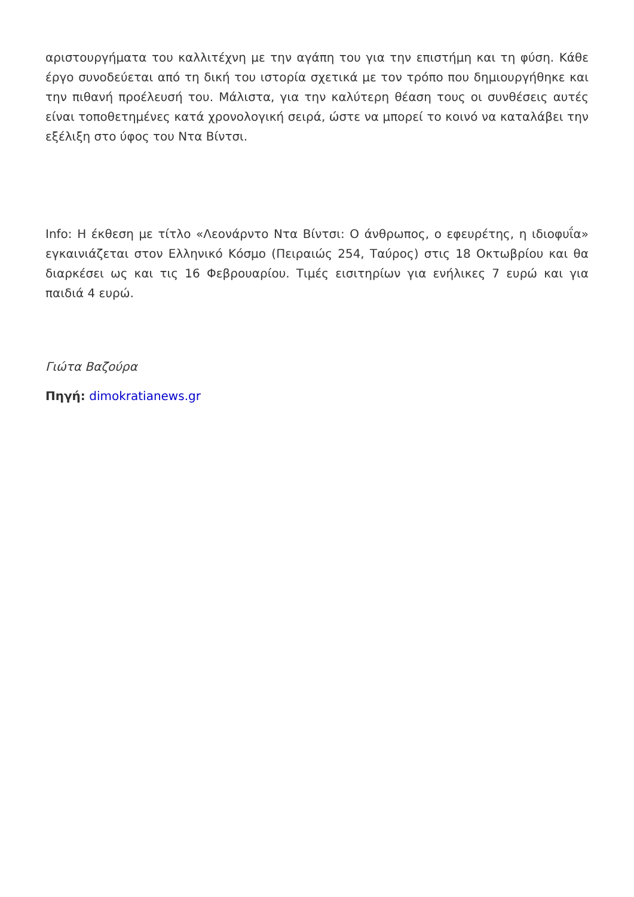αριστουργήματα του καλλιτέχνη με την αγάπη του για την επιστήμη και τη φύση. Κάθε έργο συνοδεύεται από τη δική του ιστορία σχετικά με τον τρόπο που δημιουργήθηκε και την πιθανή προέλευσή του. Μάλιστα, για την καλύτερη θέαση τους οι συνθέσεις αυτές είναι τοποθετημένες κατά χρονολογική σειρά, ώστε να μπορεί το κοινό να καταλάβει την εξέλιξη στο ύφος του Ντα Βίντσι.
Info: Η έκθεση με τίτλο «Λεονάρντο Ντα Βίντσι: Ο άνθρωπος, ο εφευρέτης, η ιδιοφυΐα» εγκαινιάζεται στον Ελληνικό Κόσμο (Πειραιώς 254, Ταύρος) στις 18 Οκτωβρίου και θα διαρκέσει ως και τις 16 Φεβρουαρίου. Τιμές εισιτηρίων για ενήλικες 7 ευρώ και για παιδιά 4 ευρώ.
Γιώτα Βαζούρα
Πηγή: dimokratianews.gr